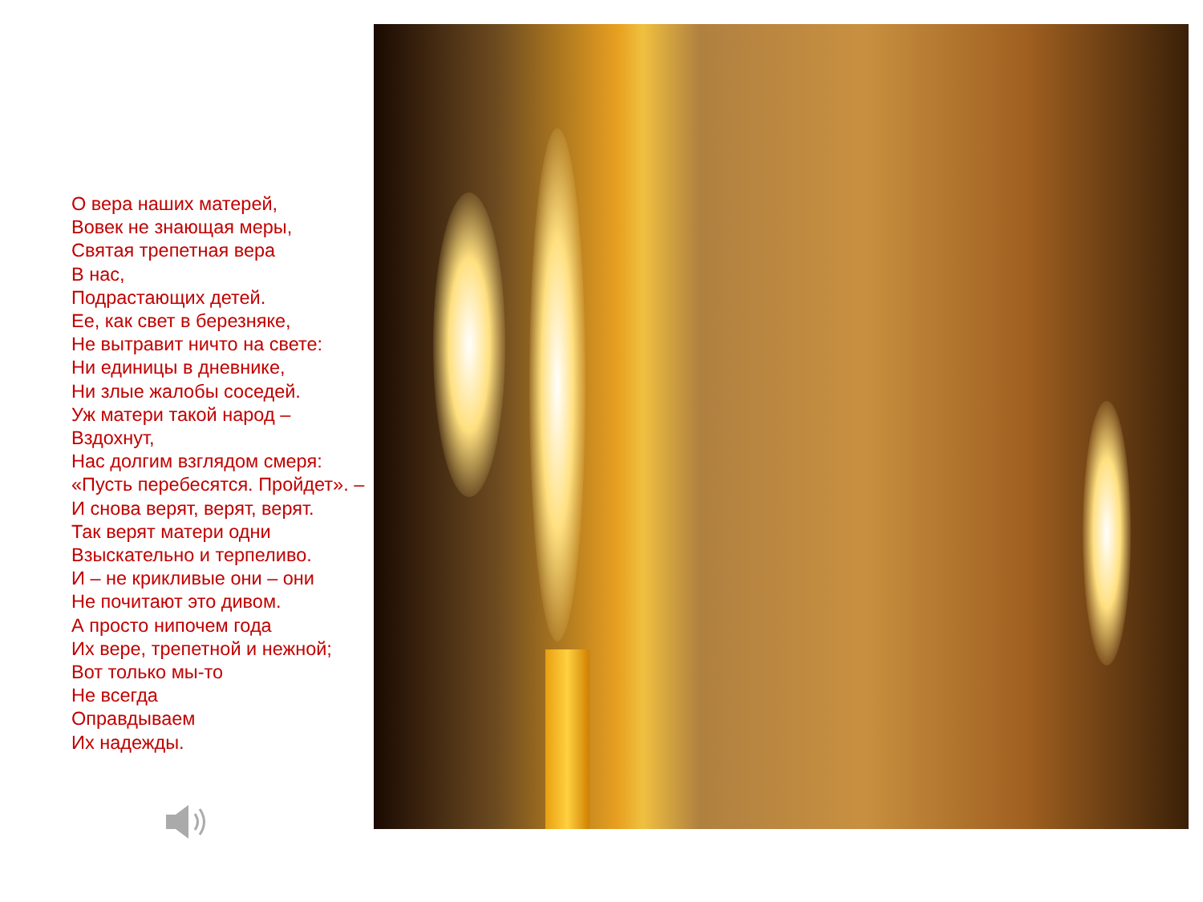О вера наших матерей,
Вовек не знающая меры,
Святая трепетная вера
В нас,
Подрастающих детей.
Ее, как свет в березняке,
Не вытравит ничто на свете:
Ни единицы в дневнике,
Ни злые жалобы соседей.
Уж матери такой народ –
Вздохнут,
Нас долгим взглядом смеря:
«Пусть перебесятся. Пройдет». –
И снова верят, верят, верят.
Так верят матери одни
Взыскательно и терпеливо.
И – не крикливые они – они
Не почитают это дивом.
А просто нипочем года
Их вере, трепетной и нежной;
Вот только мы-то
Не всегда
Оправдываем
Их надежды.